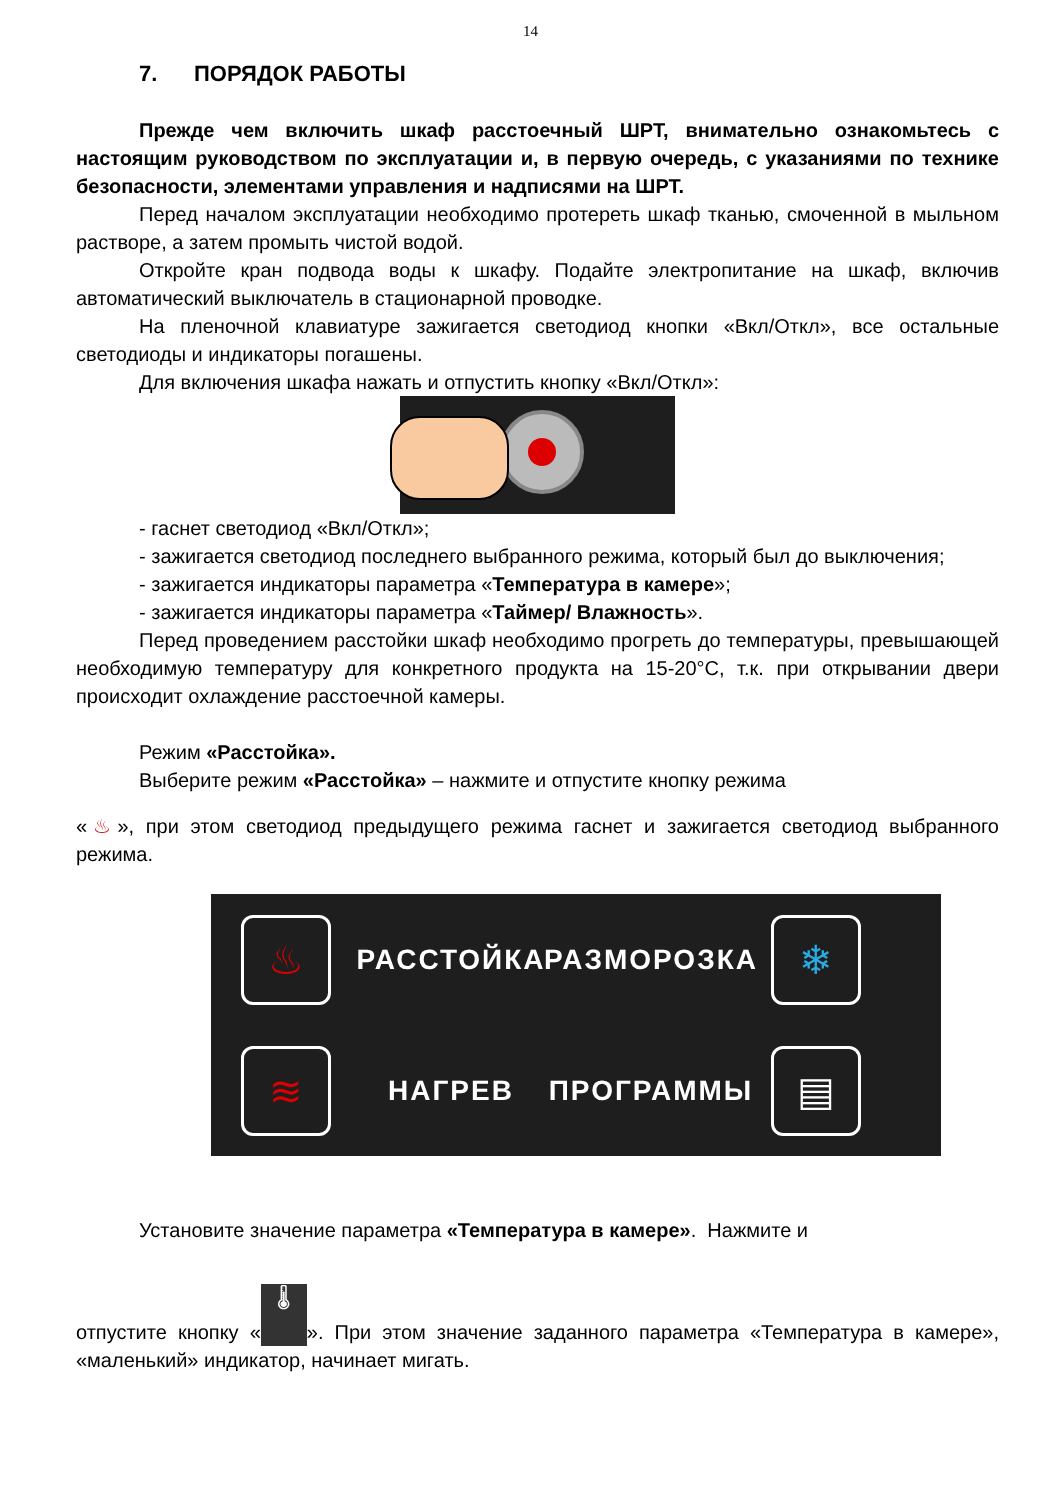14
7. ПОРЯДОК РАБОТЫ
Прежде чем включить шкаф расстоечный ШРТ, внимательно ознакомьтесь с настоящим руководством по эксплуатации и, в первую очередь, с указаниями по технике безопасности, элементами управления и надписями на ШРТ.
Перед началом эксплуатации необходимо протереть шкаф тканью, смоченной в мыльном растворе, а затем промыть чистой водой.
Откройте кран подвода воды к шкафу. Подайте электропитание на шкаф, включив автоматический выключатель в стационарной проводке.
На пленочной клавиатуре зажигается светодиод кнопки «Вкл/Откл», все остальные светодиоды и индикаторы погашены.
Для включения шкафа нажать и отпустить кнопку «Вкл/Откл»:
- гаснет светодиод «Вкл/Откл»;
- зажигается светодиод последнего выбранного режима, который был до выключения;
- зажигается индикаторы параметра «Температура в камере»;
- зажигается индикаторы параметра «Таймер/ Влажность».
Перед проведением расстойки шкаф необходимо прогреть до температуры, превышающей необходимую температуру для конкретного продукта на 15-20°С, т.к. при открывании двери происходит охлаждение расстоечной камеры.
Режим «Расстойка».
Выберите режим «Расстойка» – нажмите и отпустите кнопку режима
«♨», при этом светодиод предыдущего режима гаснет и зажигается светодиод выбранного режима.
♨ РАССТОЙКА РАЗМОРОЗКА ❄ ≋ НАГРЕВ ПРОГРАММЫ ▤
Установите значение параметра «Температура в камере». Нажмите и
отпустите кнопку « 🌡 ». При этом значение заданного параметра «Температура в камере», «маленький» индикатор, начинает мигать.